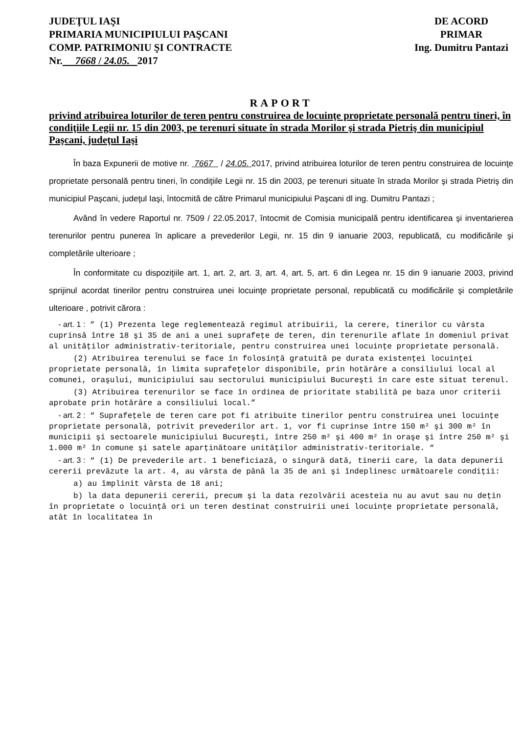JUDEŢUL IAŞI
PRIMARIA MUNICIPIULUI PAŞCANI
COMP. PATRIMONIU ŞI CONTRACTE
Nr. 7668 / 24.05. 2017
DE ACORD
PRIMAR
Ing. Dumitru Pantazi
RAPORT
privind atribuirea loturilor de teren pentru construirea de locuinţe proprietate personală pentru tineri, în condiţiile Legii nr. 15 din 2003, pe terenuri situate în strada Morilor şi strada Pietriş din municipiul Paşcani, judeţul Iaşi
În baza Expunerii de motive nr. 7667 / 24.05. 2017, privind atribuirea loturilor de teren pentru construirea de locuinţe proprietate personală pentru tineri, în condiţiile Legii nr. 15 din 2003, pe terenuri situate în strada Morilor şi strada Pietriş din municipiul Paşcani, judeţul Iaşi, întocmită de către Primarul municipiului Paşcani dl ing. Dumitru Pantazi ;
Având în vedere Raportul nr. 7509 / 22.05.2017, întocmit de Comisia municipală pentru identificarea şi inventarierea terenurilor pentru punerea în aplicare a prevederilor Legii, nr. 15 din 9 ianuarie 2003, republicată, cu modificările şi completările ulterioare ;
În conformitate cu dispoziţiile art. 1, art. 2, art. 3, art. 4, art. 5, art. 6 din Legea nr. 15 din 9 ianuarie 2003, privind sprijinul acordat tinerilor pentru construirea unei locuinţe proprietate personal, republicată cu modificările şi completările ulterioare , potrivit cărora :
- art. 1 : ” (1) Prezenta lege reglementează regimul atribuirii, la cerere, tinerilor cu vârsta cuprinsă între 18 şi 35 de ani a unei suprafeţe de teren, din terenurile aflate în domeniul privat al unităţilor administrativ-teritoriale, pentru construirea unei locuinţe proprietate personală.
(2) Atribuirea terenului se face în folosinţă gratuită pe durata existenţei locuinţei proprietate personală, în limita suprafeţelor disponibile, prin hotărâre a consiliului local al comunei, oraşului, municipiului sau sectorului municipiului Bucureşti în care este situat terenul.
(3) Atribuirea terenurilor se face în ordinea de prioritate stabilită pe baza unor criterii aprobate prin hotărâre a consiliului local.”
- art. 2 : “ Suprafeţele de teren care pot fi atribuite tinerilor pentru construirea unei locuinţe proprietate personală, potrivit prevederilor art. 1, vor fi cuprinse între 150 m² şi 300 m² în municipii şi sectoarele municipiului Bucureşti, între 250 m² şi 400 m² în oraşe şi între 250 m² şi 1.000 m² în comune şi satele aparţinătoare unităţilor administrativ-teritoriale. “
- art. 3 : “ (1) De prevederile art. 1 beneficiază, o singură dată, tinerii care, la data depunerii cererii prevăzute la art. 4, au vârsta de până la 35 de ani şi îndeplinesc următoarele condiţii:
a) au împlinit vârsta de 18 ani;
b) la data depunerii cererii, precum şi la data rezolvării acesteia nu au avut sau nu deţin în proprietate o locuinţă ori un teren destinat construirii unei locuinţe proprietate personală, atât în localitatea în